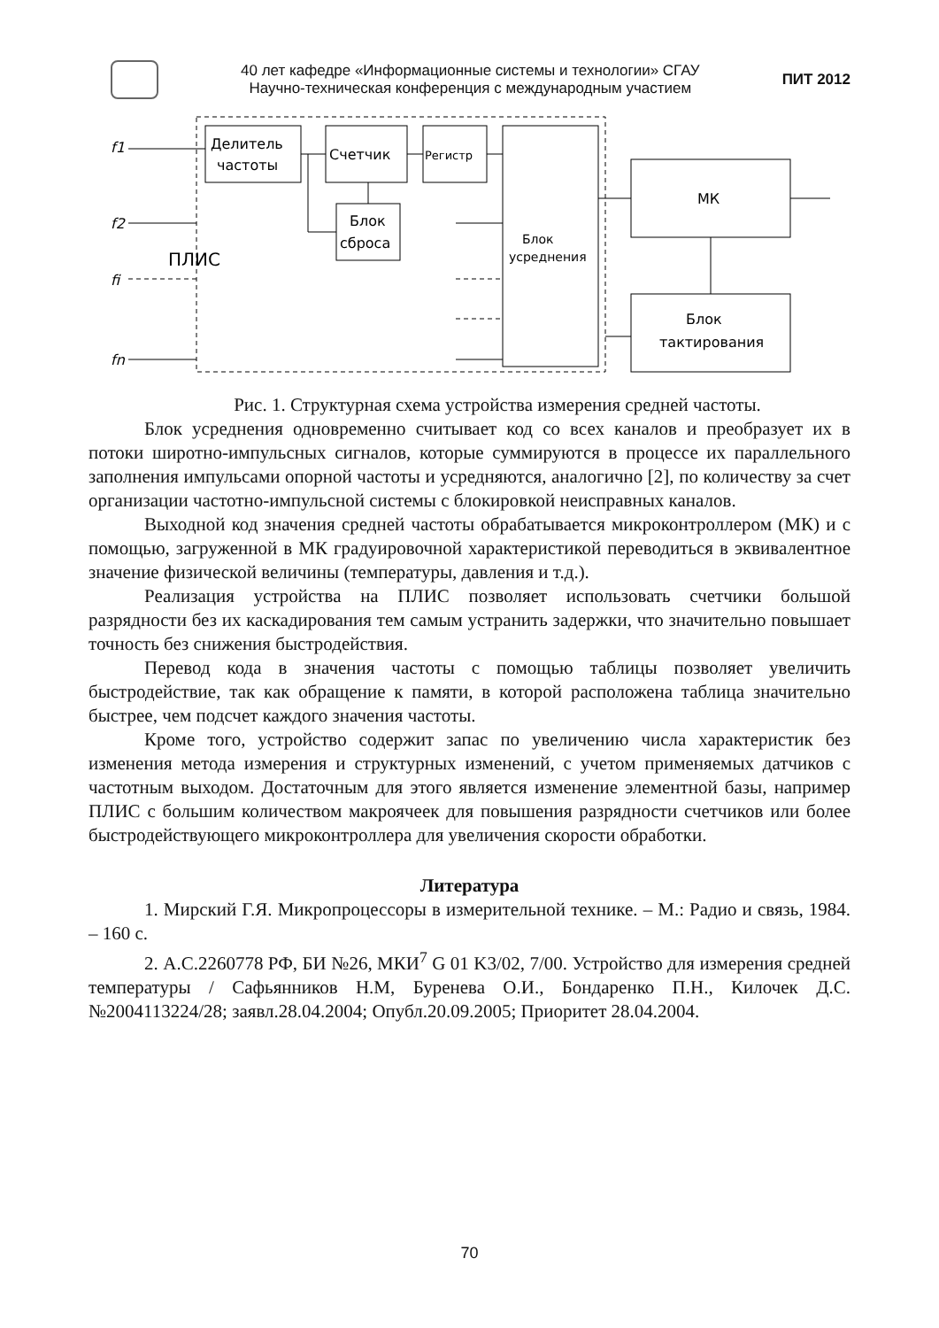40 лет кафедре «Информационные системы и технологии» СГАУ
Научно-техническая конференция с международным участием
ПИТ 2012
Делитель
частоты
Счетчик
Регистр
Блок
сброса
Блок
усреднения
МК
Блок
тактирования
ПЛИС
f1
f2
fi
fn
Рис. 1. Структурная схема устройства измерения средней частоты.
Блок усреднения одновременно считывает код со всех каналов и преобразует их в потоки широтно-импульсных сигналов, которые суммируются в процессе их параллельного заполнения импульсами опорной частоты и усредняются, аналогично [2], по количеству за счет организации частотно-импульсной системы с блокировкой неисправных каналов.
Выходной код значения средней частоты обрабатывается микроконтроллером (МК) и с помощью, загруженной в МК градуировочной характеристикой переводиться в эквивалентное значение физической величины (температуры, давления и т.д.).
Реализация устройства на ПЛИС позволяет использовать счетчики большой разрядности без их каскадирования тем самым устранить задержки, что значительно повышает точность без снижения быстродействия.
Перевод кода в значения частоты с помощью таблицы позволяет увеличить быстродействие, так как обращение к памяти, в которой расположена таблица значительно быстрее, чем подсчет каждого значения частоты.
Кроме того, устройство содержит запас по увеличению числа характеристик без изменения метода измерения и структурных изменений, с учетом применяемых датчиков с частотным выходом. Достаточным для этого является изменение элементной базы, например ПЛИС с большим количеством макроячеек для повышения разрядности счетчиков или более быстродействующего микроконтроллера для увеличения скорости обработки.
Литература
1. Мирский Г.Я. Микропроцессоры в измерительной технике. – М.: Радио и связь, 1984. – 160 с.
2. А.С.2260778 РФ, БИ №26, МКИ<sup>7</sup> G 01 K3/02, 7/00. Устройство для измерения средней температуры / Сафьянников Н.М, Буренева О.И., Бондаренко П.Н., Килочек Д.С. №2004113224/28; заявл.28.04.2004; Опубл.20.09.2005; Приоритет 28.04.2004.
70